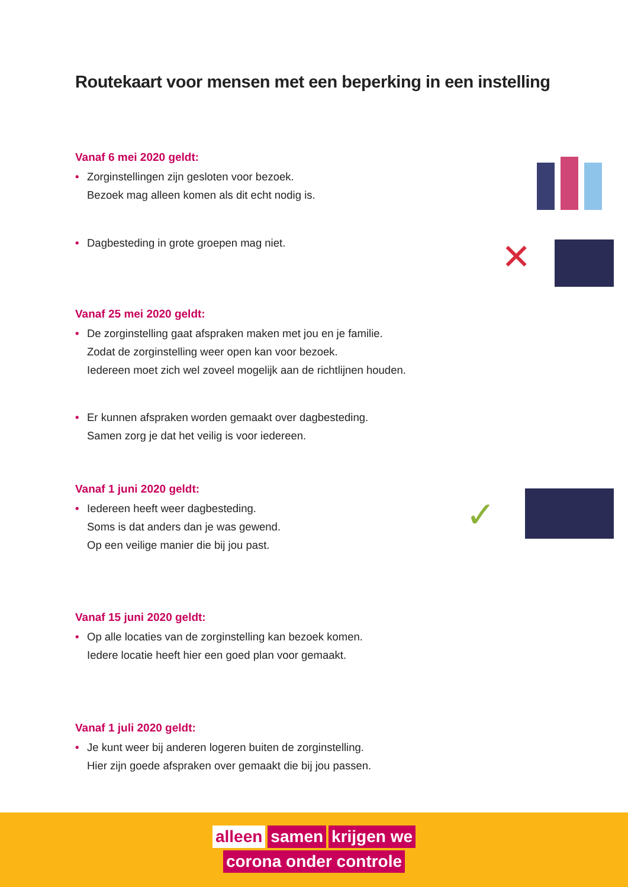Routekaart voor mensen met een beperking in een instelling
Vanaf 6 mei 2020 geldt:
• Zorginstellingen zijn gesloten voor bezoek.
Bezoek mag alleen komen als dit echt nodig is.
• Dagbesteding in grote groepen mag niet.
✕
Vanaf 25 mei 2020 geldt:
• De zorginstelling gaat afspraken maken met jou en je familie.
Zodat de zorginstelling weer open kan voor bezoek.
Iedereen moet zich wel zoveel mogelijk aan de richtlijnen houden.
• Er kunnen afspraken worden gemaakt over dagbesteding.
Samen zorg je dat het veilig is voor iedereen.
Vanaf 1 juni 2020 geldt:
• Iedereen heeft weer dagbesteding.
Soms is dat anders dan je was gewend.
Op een veilige manier die bij jou past.
✓
Vanaf 15 juni 2020 geldt:
• Op alle locaties van de zorginstelling kan bezoek komen.
Iedere locatie heeft hier een goed plan voor gemaakt.
Vanaf 1 juli 2020 geldt:
• Je kunt weer bij anderen logeren buiten de zorginstelling.
Hier zijn goede afspraken over gemaakt die bij jou passen.
alleen samen krijgen we
corona onder controle